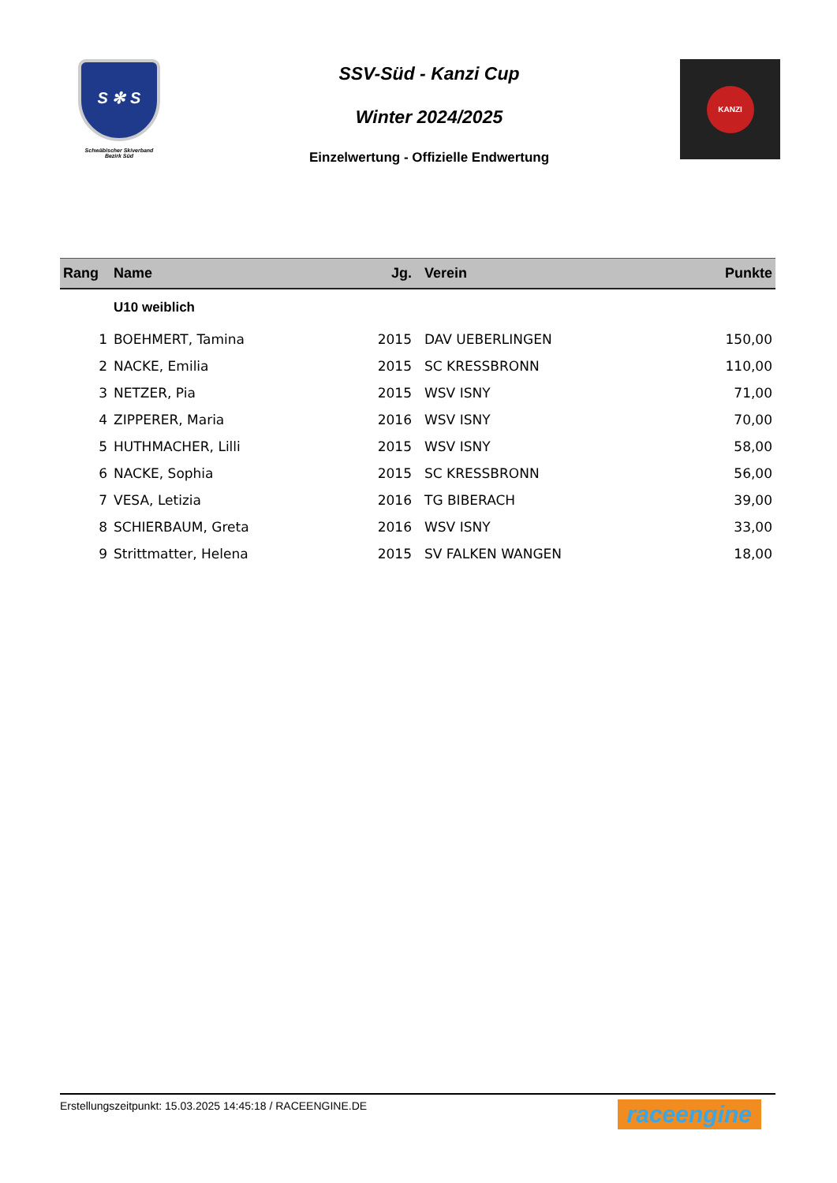S ✻ S
Schwäbischer Skiverband
Bezirk Süd
SSV-Süd - Kanzi Cup
Winter 2024/2025
Einzelwertung - Offizielle Endwertung
KANZI
| Rang | Name | Jg. | Verein | Punkte |
| --- | --- | --- | --- | --- |
| | U10 weiblich | | | |
| 1 | BOEHMERT, Tamina | 2015 | DAV UEBERLINGEN | 150,00 |
| 2 | NACKE, Emilia | 2015 | SC KRESSBRONN | 110,00 |
| 3 | NETZER, Pia | 2015 | WSV ISNY | 71,00 |
| 4 | ZIPPERER, Maria | 2016 | WSV ISNY | 70,00 |
| 5 | HUTHMACHER, Lilli | 2015 | WSV ISNY | 58,00 |
| 6 | NACKE, Sophia | 2015 | SC KRESSBRONN | 56,00 |
| 7 | VESA, Letizia | 2016 | TG BIBERACH | 39,00 |
| 8 | SCHIERBAUM, Greta | 2016 | WSV ISNY | 33,00 |
| 9 | Strittmatter, Helena | 2015 | SV FALKEN WANGEN | 18,00 |
Erstellungszeitpunkt: 15.03.2025 14:45:18 / RACEENGINE.DE raceengine